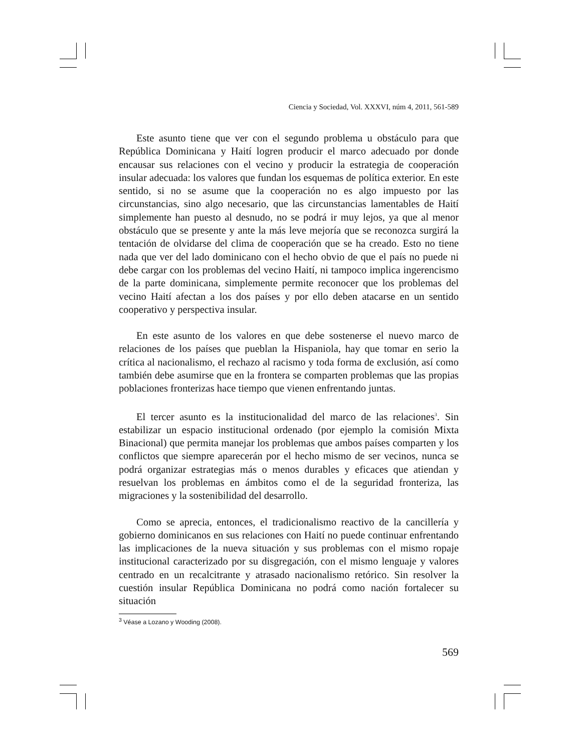Ciencia y Sociedad, Vol. XXXVI, núm 4, 2011, 561-589
Este asunto tiene que ver con el segundo problema u obstáculo para que República Dominicana y Haití logren producir el marco adecuado por donde encausar sus relaciones con el vecino y producir la estrategia de cooperación insular adecuada: los valores que fundan los esquemas de política exterior. En este sentido, si no se asume que la cooperación no es algo impuesto por las circunstancias, sino algo necesario, que las circunstancias lamentables de Haití simplemente han puesto al desnudo, no se podrá ir muy lejos, ya que al menor obstáculo que se presente y ante la más leve mejoría que se reconozca surgirá la tentación de olvidarse del clima de cooperación que se ha creado. Esto no tiene nada que ver del lado dominicano con el hecho obvio de que el país no puede ni debe cargar con los problemas del vecino Haití, ni tampoco implica ingerencismo de la parte dominicana, simplemente permite reconocer que los problemas del vecino Haití afectan a los dos países y por ello deben atacarse en un sentido cooperativo y perspectiva insular.
En este asunto de los valores en que debe sostenerse el nuevo marco de relaciones de los países que pueblan la Hispaniola, hay que tomar en serio la crítica al nacionalismo, el rechazo al racismo y toda forma de exclusión, así como también debe asumirse que en la frontera se comparten problemas que las propias poblaciones fronterizas hace tiempo que vienen enfrentando juntas.
El tercer asunto es la institucionalidad del marco de las relaciones<sup>3</sup>. Sin estabilizar un espacio institucional ordenado (por ejemplo la comisión Mixta Binacional) que permita manejar los problemas que ambos países comparten y los conflictos que siempre aparecerán por el hecho mismo de ser vecinos, nunca se podrá organizar estrategias más o menos durables y eficaces que atiendan y resuelvan los problemas en ámbitos como el de la seguridad fronteriza, las migraciones y la sostenibilidad del desarrollo.
Como se aprecia, entonces, el tradicionalismo reactivo de la cancillería y gobierno dominicanos en sus relaciones con Haití no puede continuar enfrentando las implicaciones de la nueva situación y sus problemas con el mismo ropaje institucional caracterizado por su disgregación, con el mismo lenguaje y valores centrado en un recalcitrante y atrasado nacionalismo retórico. Sin resolver la cuestión insular República Dominicana no podrá como nación fortalecer su situación
<sup>3</sup> Véase a Lozano y Wooding (2008).
569